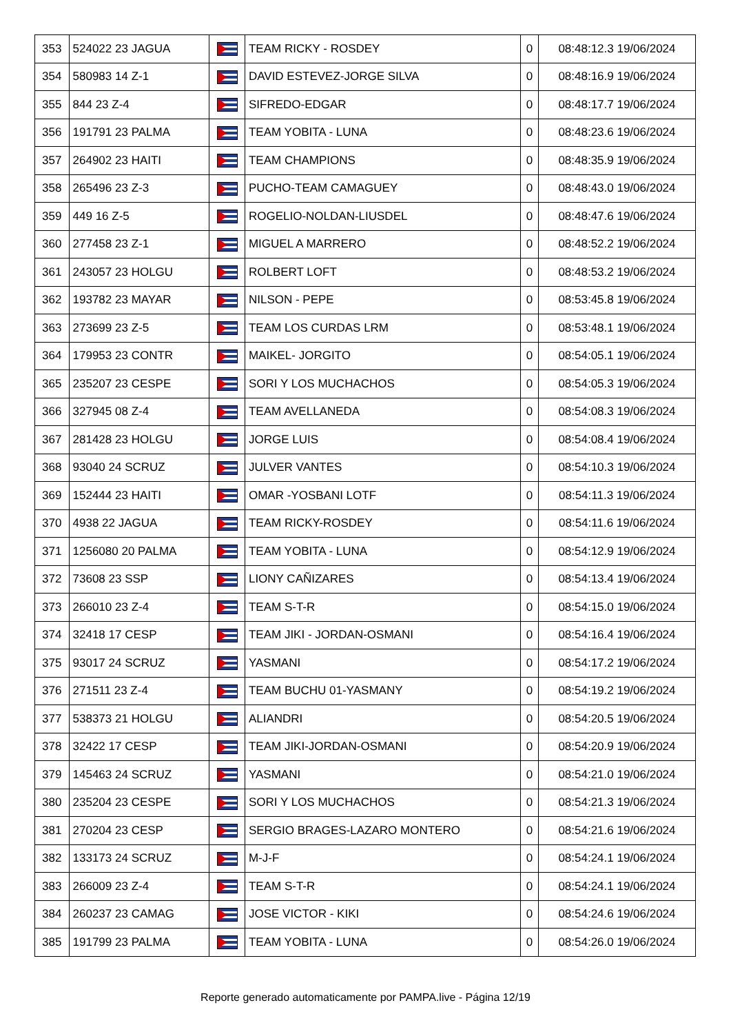| 353 | 524022 23 JAGUA | | TEAM RICKY - ROSDEY | 0 | 08:48:12.3 19/06/2024 |
| 354 | 580983 14 Z-1 | | DAVID ESTEVEZ-JORGE SILVA | 0 | 08:48:16.9 19/06/2024 |
| 355 | 844 23 Z-4 | | SIFREDO-EDGAR | 0 | 08:48:17.7 19/06/2024 |
| 356 | 191791 23 PALMA | | TEAM YOBITA - LUNA | 0 | 08:48:23.6 19/06/2024 |
| 357 | 264902 23 HAITI | | TEAM CHAMPIONS | 0 | 08:48:35.9 19/06/2024 |
| 358 | 265496 23 Z-3 | | PUCHO-TEAM CAMAGUEY | 0 | 08:48:43.0 19/06/2024 |
| 359 | 449 16 Z-5 | | ROGELIO-NOLDAN-LIUSDEL | 0 | 08:48:47.6 19/06/2024 |
| 360 | 277458 23 Z-1 | | MIGUEL A MARRERO | 0 | 08:48:52.2 19/06/2024 |
| 361 | 243057 23 HOLGU | | ROLBERT LOFT | 0 | 08:48:53.2 19/06/2024 |
| 362 | 193782 23 MAYAR | | NILSON - PEPE | 0 | 08:53:45.8 19/06/2024 |
| 363 | 273699 23 Z-5 | | TEAM LOS CURDAS LRM | 0 | 08:53:48.1 19/06/2024 |
| 364 | 179953 23 CONTR | | MAIKEL- JORGITO | 0 | 08:54:05.1 19/06/2024 |
| 365 | 235207 23 CESPE | | SORI Y LOS MUCHACHOS | 0 | 08:54:05.3 19/06/2024 |
| 366 | 327945 08 Z-4 | | TEAM AVELLANEDA | 0 | 08:54:08.3 19/06/2024 |
| 367 | 281428 23 HOLGU | | JORGE LUIS | 0 | 08:54:08.4 19/06/2024 |
| 368 | 93040 24 SCRUZ | | JULVER VANTES | 0 | 08:54:10.3 19/06/2024 |
| 369 | 152444 23 HAITI | | OMAR -YOSBANI LOTF | 0 | 08:54:11.3 19/06/2024 |
| 370 | 4938 22 JAGUA | | TEAM RICKY-ROSDEY | 0 | 08:54:11.6 19/06/2024 |
| 371 | 1256080 20 PALMA | | TEAM YOBITA - LUNA | 0 | 08:54:12.9 19/06/2024 |
| 372 | 73608 23 SSP | | LIONY CAÑIZARES | 0 | 08:54:13.4 19/06/2024 |
| 373 | 266010 23 Z-4 | | TEAM S-T-R | 0 | 08:54:15.0 19/06/2024 |
| 374 | 32418 17 CESP | | TEAM JIKI - JORDAN-OSMANI | 0 | 08:54:16.4 19/06/2024 |
| 375 | 93017 24 SCRUZ | | YASMANI | 0 | 08:54:17.2 19/06/2024 |
| 376 | 271511 23 Z-4 | | TEAM BUCHU 01-YASMANY | 0 | 08:54:19.2 19/06/2024 |
| 377 | 538373 21 HOLGU | | ALIANDRI | 0 | 08:54:20.5 19/06/2024 |
| 378 | 32422 17 CESP | | TEAM JIKI-JORDAN-OSMANI | 0 | 08:54:20.9 19/06/2024 |
| 379 | 145463 24 SCRUZ | | YASMANI | 0 | 08:54:21.0 19/06/2024 |
| 380 | 235204 23 CESPE | | SORI Y LOS MUCHACHOS | 0 | 08:54:21.3 19/06/2024 |
| 381 | 270204 23 CESP | | SERGIO BRAGES-LAZARO MONTERO | 0 | 08:54:21.6 19/06/2024 |
| 382 | 133173 24 SCRUZ | | M-J-F | 0 | 08:54:24.1 19/06/2024 |
| 383 | 266009 23 Z-4 | | TEAM S-T-R | 0 | 08:54:24.1 19/06/2024 |
| 384 | 260237 23 CAMAG | | JOSE VICTOR - KIKI | 0 | 08:54:24.6 19/06/2024 |
| 385 | 191799 23 PALMA | | TEAM YOBITA - LUNA | 0 | 08:54:26.0 19/06/2024 |
Reporte generado automaticamente por PAMPA.live - Página 12/19